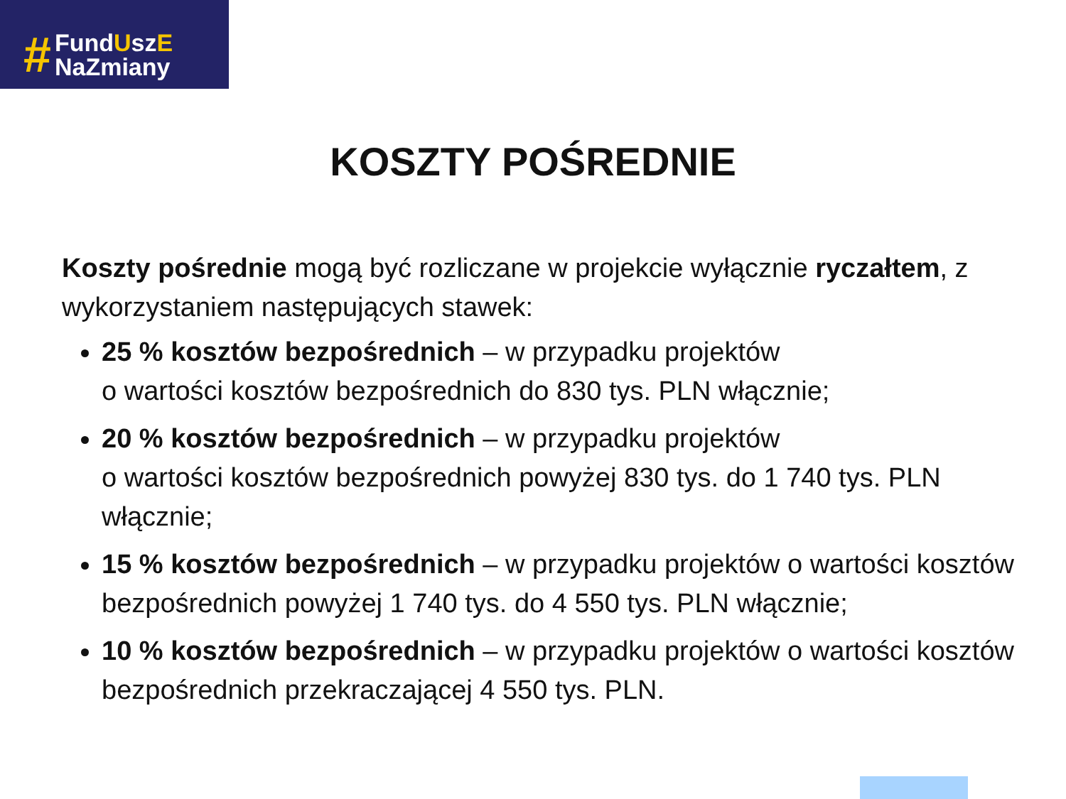#
FundUszE
NaZmiany
KOSZTY POŚREDNIE
Koszty pośrednie mogą być rozliczane w projekcie wyłącznie ryczałtem, z wykorzystaniem następujących stawek:
25 % kosztów bezpośrednich – w przypadku projektów
o wartości kosztów bezpośrednich do 830 tys. PLN włącznie;
20 % kosztów bezpośrednich – w przypadku projektów
o wartości kosztów bezpośrednich powyżej 830 tys. do 1 740 tys. PLN włącznie;
15 % kosztów bezpośrednich – w przypadku projektów o wartości kosztów bezpośrednich powyżej 1 740 tys. do 4 550 tys. PLN włącznie;
10 % kosztów bezpośrednich – w przypadku projektów o wartości kosztów bezpośrednich przekraczającej 4 550 tys. PLN.